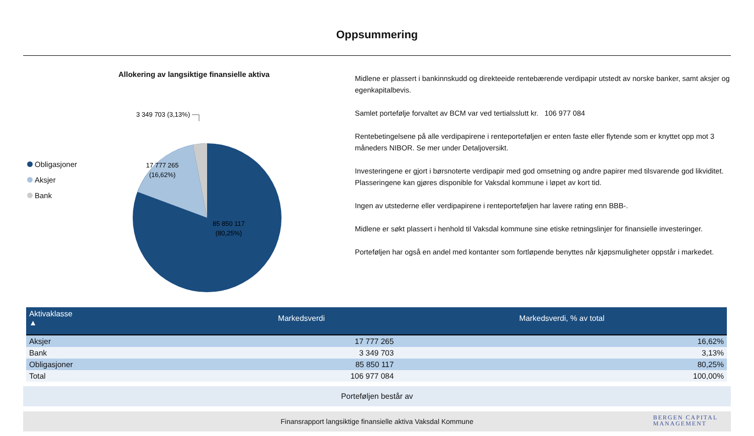Oppsummering
Allokering av langsiktige finansielle aktiva
Obligasjoner
Aksjer
Bank
17 777 265
(16,62%)
85 850 117
(80,25%)
3 349 703 (3,13%)
Midlene er plassert i bankinnskudd og direkteeide rentebærende verdipapir utstedt av norske banker, samt aksjer og egenkapitalbevis.
Samlet portefølje forvaltet av BCM var ved tertialsslutt kr. 106 977 084
Rentebetingelsene på alle verdipapirene i renteporteføljen er enten faste eller flytende som er knyttet opp mot 3 måneders NIBOR. Se mer under Detaljoversikt.
Investeringene er gjort i børsnoterte verdipapir med god omsetning og andre papirer med tilsvarende god likviditet. Plasseringene kan gjøres disponible for Vaksdal kommune i løpet av kort tid.
Ingen av utstederne eller verdipapirene i renteporteføljen har lavere rating enn BBB-.
Midlene er søkt plassert i henhold til Vaksdal kommune sine etiske retningslinjer for finansielle investeringer.
Porteføljen har også en andel med kontanter som fortløpende benyttes når kjøpsmuligheter oppstår i markedet.
| Aktivaklasse ▲ | Markedsverdi | Markedsverdi, % av total |
| --- | --- | --- |
| Aksjer | 17 777 265 | 16,62% |
| Bank | 3 349 703 | 3,13% |
| Obligasjoner | 85 850 117 | 80,25% |
| Total | 106 977 084 | 100,00% |
Porteføljen består av
Finansrapport langsiktige finansielle aktiva Vaksdal Kommune
BERGEN CAPITAL
MANAGEMENT